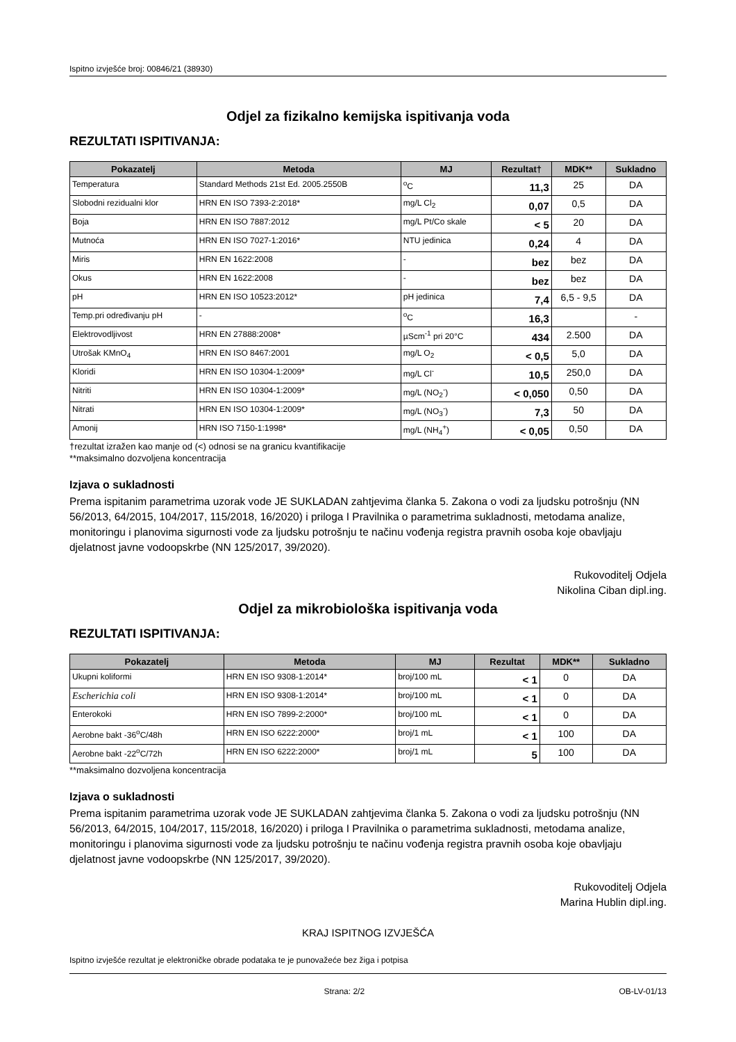Ispitno izvješće broj: 00846/21 (38930)
Odjel za fizikalno kemijska ispitivanja voda
REZULTATI ISPITIVANJA:
| Pokazatelj | Metoda | MJ | Rezultat† | MDK** | Sukladno |
| --- | --- | --- | --- | --- | --- |
| Temperatura | Standard Methods 21st Ed. 2005.2550B | <sup>o</sup> C | 11,3 | 25 | DA |
| Slobodni rezidualni klor | HRN EN ISO 7393-2:2018* | mg/L Cl<sub>2</sub> | 0,07 | 0,5 | DA |
| Boja | HRN EN ISO 7887:2012 | mg/L Pt/Co skale | < 5 | 20 | DA |
| Mutnoća | HRN EN ISO 7027-1:2016* | NTU jedinica | 0,24 | 4 | DA |
| Miris | HRN EN 1622:2008 | - | bez | bez | DA |
| Okus | HRN EN 1622:2008 | - | bez | bez | DA |
| pH | HRN EN ISO 10523:2012* | pH jedinica | 7,4 | 6,5 - 9,5 | DA |
| Temp.pri određivanju pH | - | <sup>o</sup> C | 16,3 | | - |
| Elektrovodljivost | HRN EN 27888:2008* | µScm<sup>-1</sup> pri 20°C | 434 | 2.500 | DA |
| Utrošak KMnO<sub>4</sub> | HRN EN ISO 8467:2001 | mg/L O<sub>2</sub> | < 0,5 | 5,0 | DA |
| Kloridi | HRN EN ISO 10304-1:2009* | mg/L Cl<sup>-</sup> | 10,5 | 250,0 | DA |
| Nitriti | HRN EN ISO 10304-1:2009* | mg/L (NO<sub>2</sub><sup>-</sup>) | < 0,050 | 0,50 | DA |
| Nitrati | HRN EN ISO 10304-1:2009* | mg/L (NO<sub>3</sub><sup>-</sup>) | 7,3 | 50 | DA |
| Amonij | HRN ISO 7150-1:1998* | mg/L (NH<sub>4</sub><sup>+</sup>) | < 0,05 | 0,50 | DA |
†rezultat izražen kao manje od (<) odnosi se na granicu kvantifikacije
**maksimalno dozvoljena koncentracija
Izjava o sukladnosti
Prema ispitanim parametrima uzorak vode JE SUKLADAN zahtjevima članka 5. Zakona o vodi za ljudsku potrošnju (NN 56/2013, 64/2015, 104/2017, 115/2018, 16/2020) i priloga I Pravilnika o parametrima sukladnosti, metodama analize, monitoringu i planovima sigurnosti vode za ljudsku potrošnju te načinu vođenja registra pravnih osoba koje obavljaju djelatnost javne vodoopskrbe (NN 125/2017, 39/2020).
Rukovoditelj Odjela
Nikolina Ciban dipl.ing.
Odjel za mikrobiološka ispitivanja voda
REZULTATI ISPITIVANJA:
| Pokazatelj | Metoda | MJ | Rezultat | MDK** | Sukladno |
| --- | --- | --- | --- | --- | --- |
| Ukupni koliformi | HRN EN ISO 9308-1:2014* | broj/100 mL | < 1 | 0 | DA |
| Escherichia coli | HRN EN ISO 9308-1:2014* | broj/100 mL | < 1 | 0 | DA |
| Enterokoki | HRN EN ISO 7899-2:2000* | broj/100 mL | < 1 | 0 | DA |
| Aerobne bakt -36<sup>o</sup>C/48h | HRN EN ISO 6222:2000* | broj/1 mL | < 1 | 100 | DA |
| Aerobne bakt -22<sup>o</sup>C/72h | HRN EN ISO 6222:2000* | broj/1 mL | 5 | 100 | DA |
**maksimalno dozvoljena koncentracija
Izjava o sukladnosti
Prema ispitanim parametrima uzorak vode JE SUKLADAN zahtjevima članka 5. Zakona o vodi za ljudsku potrošnju (NN 56/2013, 64/2015, 104/2017, 115/2018, 16/2020) i priloga I Pravilnika o parametrima sukladnosti, metodama analize, monitoringu i planovima sigurnosti vode za ljudsku potrošnju te načinu vođenja registra pravnih osoba koje obavljaju djelatnost javne vodoopskrbe (NN 125/2017, 39/2020).
Rukovoditelj Odjela
Marina Hublin dipl.ing.
KRAJ ISPITNOG IZVJEŠĆA
Ispitno izvješće rezultat je elektroničke obrade podataka te je punovažeće bez žiga i potpisa
Strana: 2/2 OB-LV-01/13